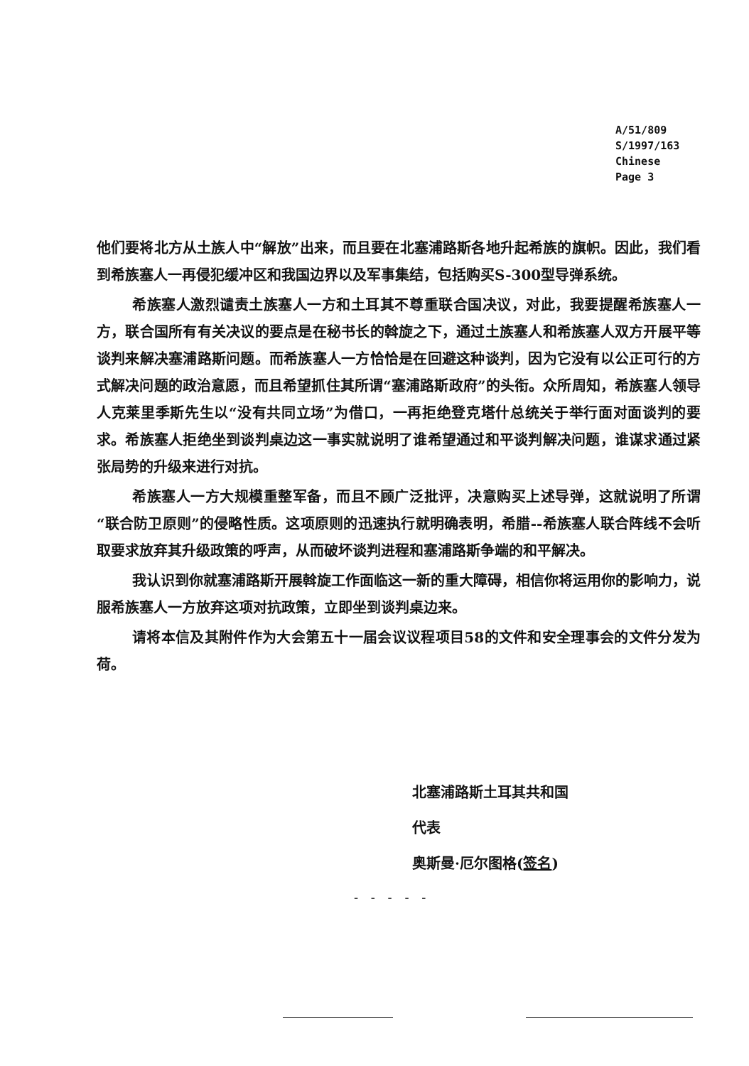A/51/809
S/1997/163
Chinese
Page 3
他们要将北方从土族人中“解放”出来，而且要在北塞浦路斯各地升起希族的旗帜。因此，我们看到希族塞人一再侵犯缓冲区和我国边界以及军事集结，包括购买S-300型导弹系统。
希族塞人激烈谴责土族塞人一方和土耳其不尊重联合国决议，对此，我要提醒希族塞人一方，联合国所有有关决议的要点是在秘书长的斡旋之下，通过土族塞人和希族塞人双方开展平等谈判来解决塞浦路斯问题。而希族塞人一方恰恰是在回避这种谈判，因为它没有以公正可行的方式解决问题的政治意愿，而且希望抓住其所谓“塞浦路斯政府”的头衔。众所周知，希族塞人领导人克莱里季斯先生以“没有共同立场”为借口，一再拒绝登克塔什总统关于举行面对面谈判的要求。希族塞人拒绝坐到谈判桌边这一事实就说明了谁希望通过和平谈判解决问题，谁谋求通过紧张局势的升级来进行对抗。
希族塞人一方大规模重整军备，而且不顾广泛批评，决意购买上述导弹，这就说明了所谓“联合防卫原则”的侵略性质。这项原则的迅速执行就明确表明，希腊--希族塞人联合阵线不会听取要求放弃其升级政策的呼声，从而破坏谈判进程和塞浦路斯争端的和平解决。
我认识到你就塞浦路斯开展斡旋工作面临这一新的重大障碍，相信你将运用你的影响力，说服希族塞人一方放弃这项对抗政策，立即坐到谈判桌边来。
请将本信及其附件作为大会第五十一届会议议程项目58的文件和安全理事会的文件分发为荷。
北塞浦路斯土耳其共和国
代表
奥斯曼·厄尔图格(签名)
- - - - -